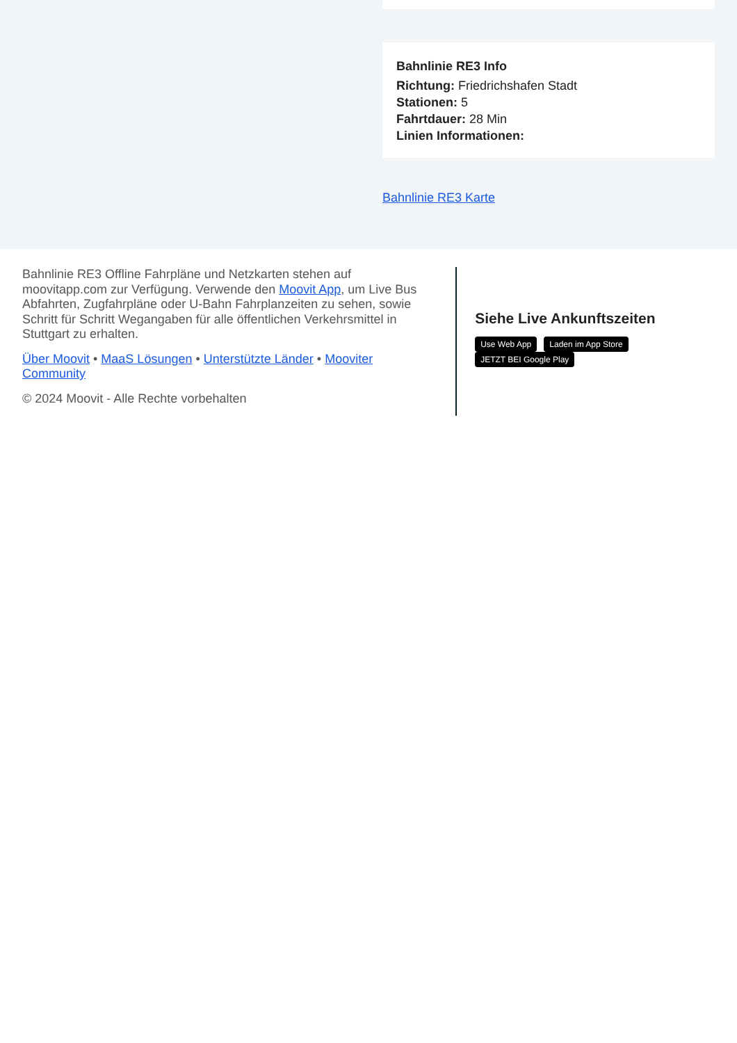Bahnlinie RE3 Info
Richtung: Friedrichshafen Stadt
Stationen: 5
Fahrtdauer: 28 Min
Linien Informationen:
Bahnlinie RE3 Karte
Bahnlinie RE3 Offline Fahrpläne und Netzkarten stehen auf moovitapp.com zur Verfügung. Verwende den Moovit App, um Live Bus Abfahrten, Zugfahrpläne oder U-Bahn Fahrplanzeiten zu sehen, sowie Schritt für Schritt Wegangaben für alle öffentlichen Verkehrsmittel in Stuttgart zu erhalten.
Über Moovit • MaaS Lösungen • Unterstützte Länder • Mooviter Community
© 2024 Moovit - Alle Rechte vorbehalten
Siehe Live Ankunftszeiten
Use Web App Laden im App Store JETZT BEI Google Play